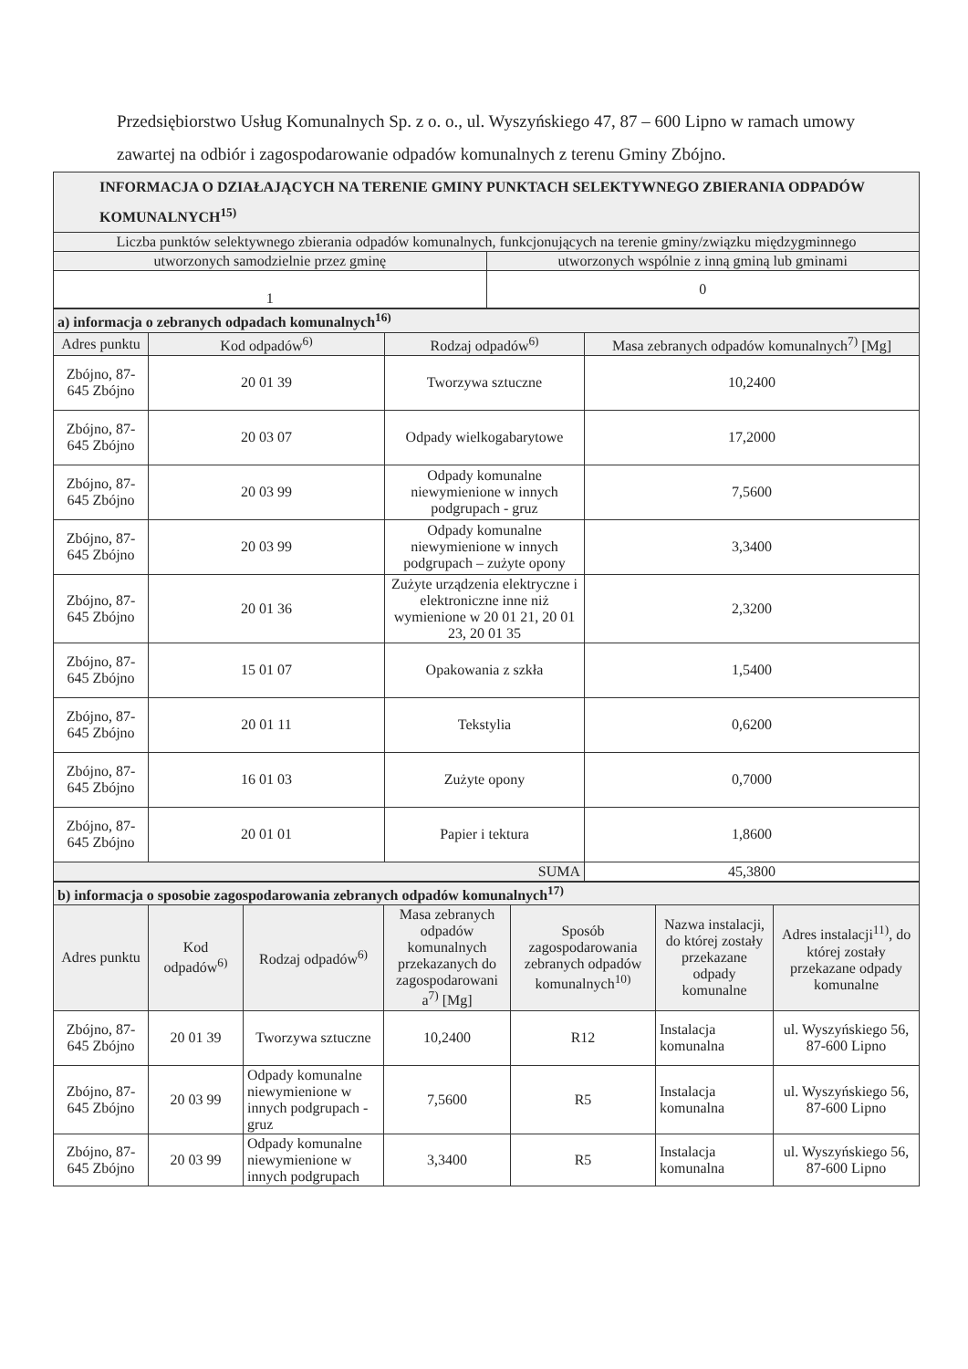Przedsiębiorstwo Usług Komunalnych Sp. z o. o., ul. Wyszyńskiego 47, 87 – 600 Lipno w ramach umowy zawartej na odbiór i zagospodarowanie odpadów komunalnych z terenu Gminy Zbójno.
| INFORMACJA O DZIAŁAJĄCYCH NA TERENIE GMINY PUNKTACH SELEKTYWNEGO ZBIERANIA ODPADÓW KOMUNALNYCH<sup>15)</sup> | |
| Liczba punktów selektywnego zbierania odpadów komunalnych, funkcjonujących na terenie gminy/związku międzygminnego | |
| utworzonych samodzielnie przez gminę | utworzonych wspólnie z inną gminą lub gminami |
| 1 | 0 |
| a) informacja o zebranych odpadach komunalnych<sup>16)</sup> | | | |
| Adres punktu | Kod odpadów<sup>6)</sup> | Rodzaj odpadów<sup>6)</sup> | Masa zebranych odpadów komunalnych<sup>7)</sup> [Mg] |
| Zbójno, 87-645 Zbójno | 20 01 39 | Tworzywa sztuczne | 10,2400 |
| Zbójno, 87-645 Zbójno | 20 03 07 | Odpady wielkogabarytowe | 17,2000 |
| Zbójno, 87-645 Zbójno | 20 03 99 | Odpady komunalne niewymienione w innych podgrupach - gruz | 7,5600 |
| Zbójno, 87-645 Zbójno | 20 03 99 | Odpady komunalne niewymienione w innych podgrupach – zużyte opony | 3,3400 |
| Zbójno, 87-645 Zbójno | 20 01 36 | Zużyte urządzenia elektryczne i elektroniczne inne niż wymienione w 20 01 21, 20 01 23, 20 01 35 | 2,3200 |
| Zbójno, 87-645 Zbójno | 15 01 07 | Opakowania z szkła | 1,5400 |
| Zbójno, 87-645 Zbójno | 20 01 11 | Tekstylia | 0,6200 |
| Zbójno, 87-645 Zbójno | 16 01 03 | Zużyte opony | 0,7000 |
| Zbójno, 87-645 Zbójno | 20 01 01 | Papier i tektura | 1,8600 |
| SUMA | | | 45,3800 |
| b) informacja o sposobie zagospodarowania zebranych odpadów komunalnych<sup>17)</sup> | | | | | | |
| Adres punktu | Kod odpadów<sup>6)</sup> | Rodzaj odpadów<sup>6)</sup> | Masa zebranych odpadów komunalnych przekazanych do zagospodarowani a<sup>7)</sup> [Mg] | Sposób zagospodarowania zebranych odpadów komunalnych<sup>10)</sup> | Nazwa instalacji, do której zostały przekazane odpady komunalne | Adres instalacji<sup>11)</sup>, do której zostały przekazane odpady komunalne |
| Zbójno, 87-645 Zbójno | 20 01 39 | Tworzywa sztuczne | 10,2400 | R12 | Instalacja komunalna | ul. Wyszyńskiego 56, 87-600 Lipno |
| Zbójno, 87-645 Zbójno | 20 03 99 | Odpady komunalne niewymienione w innych podgrupach - gruz | 7,5600 | R5 | Instalacja komunalna | ul. Wyszyńskiego 56, 87-600 Lipno |
| Zbójno, 87-645 Zbójno | 20 03 99 | Odpady komunalne niewymienione w innych podgrupach | 3,3400 | R5 | Instalacja komunalna | ul. Wyszyńskiego 56, 87-600 Lipno |